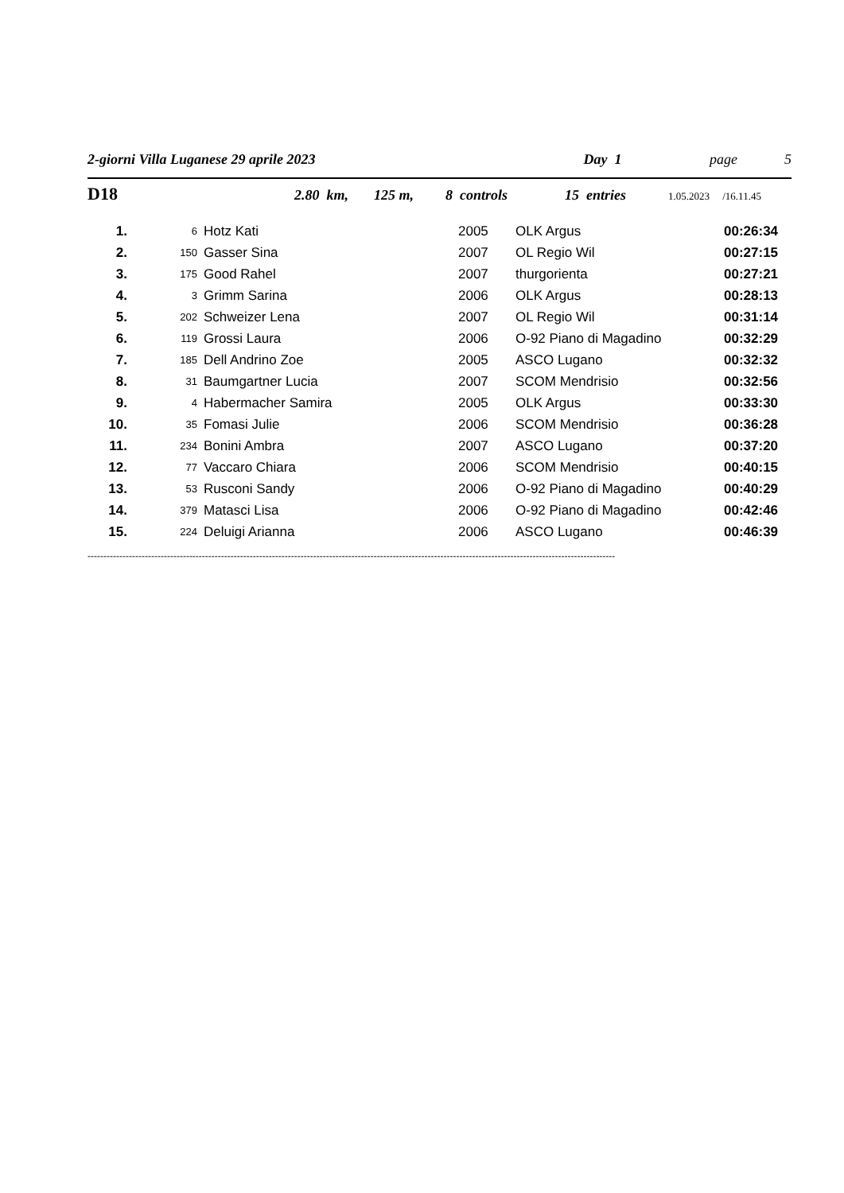2-giorni Villa Luganese 29 aprile 2023 Day 1 page 5
D18 2.80 km, 125 m, 8 controls 15 entries 1.05.2023 /16.11.45
| 1. | 6 | Hotz Kati | 2005 | OLK Argus | 00:26:34 |
| 2. | 150 | Gasser Sina | 2007 | OL Regio Wil | 00:27:15 |
| 3. | 175 | Good Rahel | 2007 | thurgorienta | 00:27:21 |
| 4. | 3 | Grimm Sarina | 2006 | OLK Argus | 00:28:13 |
| 5. | 202 | Schweizer Lena | 2007 | OL Regio Wil | 00:31:14 |
| 6. | 119 | Grossi Laura | 2006 | O-92 Piano di Magadino | 00:32:29 |
| 7. | 185 | Dell Andrino Zoe | 2005 | ASCO Lugano | 00:32:32 |
| 8. | 31 | Baumgartner Lucia | 2007 | SCOM Mendrisio | 00:32:56 |
| 9. | 4 | Habermacher Samira | 2005 | OLK Argus | 00:33:30 |
| 10. | 35 | Fomasi Julie | 2006 | SCOM Mendrisio | 00:36:28 |
| 11. | 234 | Bonini Ambra | 2007 | ASCO Lugano | 00:37:20 |
| 12. | 77 | Vaccaro Chiara | 2006 | SCOM Mendrisio | 00:40:15 |
| 13. | 53 | Rusconi Sandy | 2006 | O-92 Piano di Magadino | 00:40:29 |
| 14. | 379 | Matasci Lisa | 2006 | O-92 Piano di Magadino | 00:42:46 |
| 15. | 224 | Deluigi Arianna | 2006 | ASCO Lugano | 00:46:39 |
----------------------------------------------------------------------------------------------------------------------------------------------------------------------